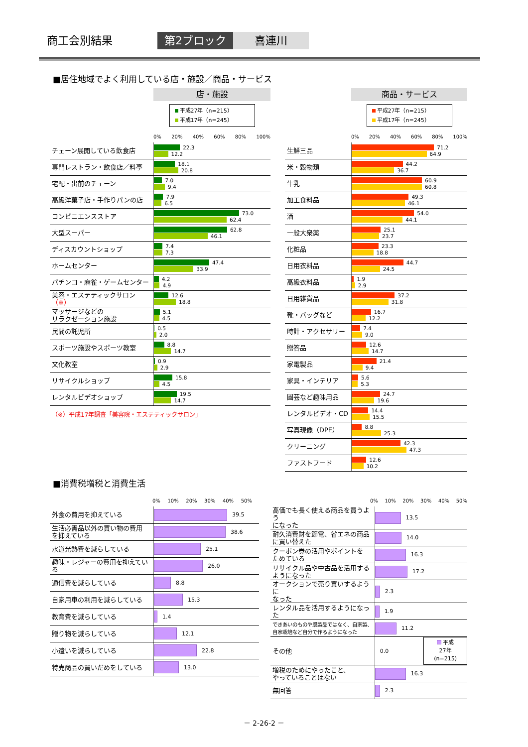商工会別結果 第2ブロック 喜連川
■居住地域でよく利用している店・施設／商品・サービス
店・施設
平成27年（n=215）
平成17年（n=245）
0% 20% 40% 60% 80% 100%
| チェーン展開している飲食店 | 22.3 12.2 |
| 専門レストラン・飲食店／料亭 | 18.1 20.8 |
| 宅配・出前のチェーン | 7.0 9.4 |
| 高級洋菓子店・手作りパンの店 | 7.9 6.5 |
| コンビニエンスストア | 73.0 62.4 |
| 大型スーパー | 62.8 46.1 |
| ディスカウントショップ | 7.4 7.3 |
| ホームセンター | 47.4 33.9 |
| パチンコ・麻雀・ゲームセンター | 4.2 4.9 |
| 美容・エステティックサロン （※） | 12.6 18.8 |
| マッサージなどの リラクゼーション施設 | 5.1 4.5 |
| 民間の託児所 | 0.5 2.0 |
| スポーツ施設やスポーツ教室 | 8.8 14.7 |
| 文化教室 | 0.9 2.9 |
| リサイクルショップ | 15.8 4.5 |
| レンタルビデオショップ | 19.5 14.7 |
（※）平成17年調査「美容院・エステティックサロン」
商品・サービス
平成27年（n=215）
平成17年（n=245）
0% 20% 40% 60% 80% 100%
| 生鮮三品 | 71.2 64.9 |
| 米・穀物類 | 44.2 36.7 |
| 牛乳 | 60.9 60.8 |
| 加工食料品 | 49.3 46.1 |
| 酒 | 54.0 44.1 |
| 一般大衆薬 | 25.1 23.7 |
| 化粧品 | 23.3 18.8 |
| 日用衣料品 | 44.7 24.5 |
| 高級衣料品 | 1.9 2.9 |
| 日用雑貨品 | 37.2 31.8 |
| 靴・バッグなど | 16.7 12.2 |
| 時計・アクセサリー | 7.4 9.0 |
| 贈答品 | 12.6 14.7 |
| 家電製品 | 21.4 9.4 |
| 家具・インテリア | 5.6 5.3 |
| 園芸など趣味用品 | 24.7 19.6 |
| レンタルビデオ・CD | 14.4 15.5 |
| 写真現像（DPE） | 8.8 25.3 |
| クリーニング | 42.3 47.3 |
| ファストフード | 12.6 10.2 |
■消費税増税と消費生活
0% 10% 20% 30% 40% 50%
| 外食の費用を抑えている | 39.5 |
| 生活必需品以外の買い物の費用 を抑えている | 38.6 |
| 水道光熱費を減らしている | 25.1 |
| 趣味・レジャーの費用を抑えている | 26.0 |
| 通信費を減らしている | 8.8 |
| 自家用車の利用を減らしている | 15.3 |
| 教育費を減らしている | 1.4 |
| 贈り物を減らしている | 12.1 |
| 小遣いを減らしている | 22.8 |
| 特売商品の買いだめをしている | 13.0 |
0% 10% 20% 30% 40% 50%
| 高価でも長く使える商品を買うよう になった | 13.5 |
| 耐久消費財を節電、省エネの商品 に買い替えた | 14.0 |
| クーポン券の活用やポイントを ためている | 16.3 |
| リサイクル品や中古品を活用する ようになった | 17.2 |
| オークションで売り買いするように なった | 2.3 |
| レンタル品を活用するようになった | 1.9 |
| できあいのものや既製品ではなく、自家製、 自家栽培など自分で作るようになった | 11.2 |
| その他 | 0.0 平成27年 (n=215) |
| 増税のためにやったこと、 やっていることはない | 16.3 |
| 無回答 | 2.3 |
－ 2-26-2 －